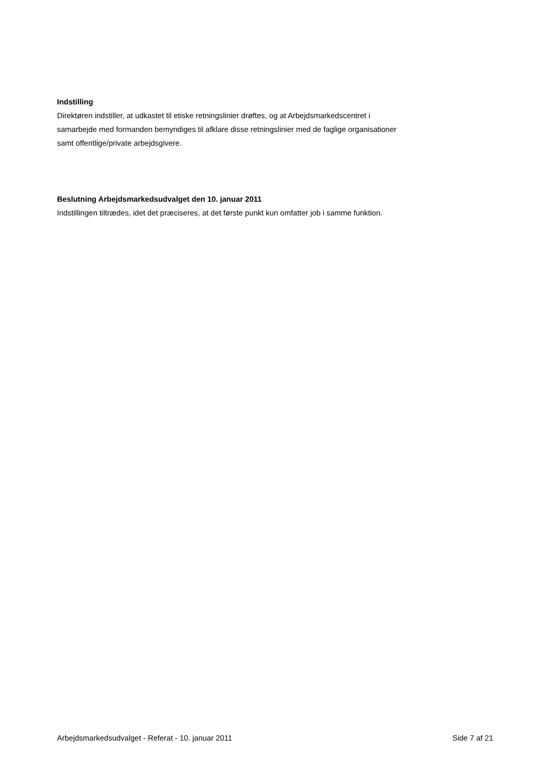Indstilling
Direktøren indstiller, at udkastet til etiske retningslinier drøftes, og at Arbejdsmarkedscentret i samarbejde med formanden bemyndiges til afklare disse retningslinier med de faglige organisationer samt offentlige/private arbejdsgivere.
Beslutning Arbejdsmarkedsudvalget den 10. januar 2011
Indstillingen tiltrædes, idet det præciseres, at det første punkt kun omfatter job i samme funktion.
Arbejdsmarkedsudvalget - Referat - 10. januar 2011 Side 7 af 21